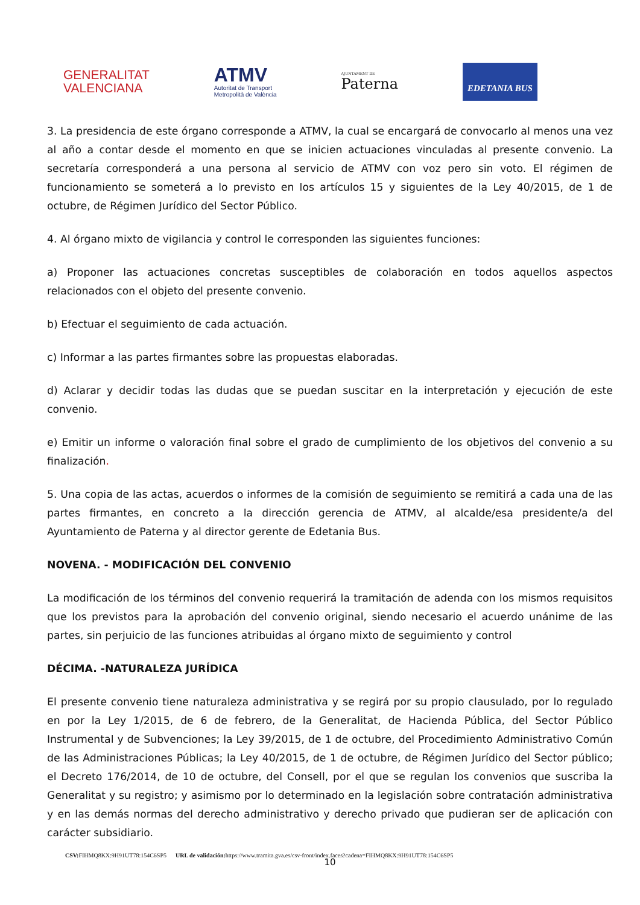GENERALITAT
VALENCIANA
ATMV
Autoritat de Transport
Metropolità de València
AJUNTAMENT DE
Paterna
EDETANIA BUS
3. La presidencia de este órgano corresponde a ATMV, la cual se encargará de convocarlo al menos una vez al año a contar desde el momento en que se inicien actuaciones vinculadas al presente convenio. La secretaría corresponderá a una persona al servicio de ATMV con voz pero sin voto. El régimen de funcionamiento se someterá a lo previsto en los artículos 15 y siguientes de la Ley 40/2015, de 1 de octubre, de Régimen Jurídico del Sector Público.
4. Al órgano mixto de vigilancia y control le corresponden las siguientes funciones:
a) Proponer las actuaciones concretas susceptibles de colaboración en todos aquellos aspectos relacionados con el objeto del presente convenio.
b) Efectuar el seguimiento de cada actuación.
c) Informar a las partes firmantes sobre las propuestas elaboradas.
d) Aclarar y decidir todas las dudas que se puedan suscitar en la interpretación y ejecución de este convenio.
e) Emitir un informe o valoración final sobre el grado de cumplimiento de los objetivos del convenio a su finalización.
5. Una copia de las actas, acuerdos o informes de la comisión de seguimiento se remitirá a cada una de las partes firmantes, en concreto a la dirección gerencia de ATMV, al alcalde/esa presidente/a del Ayuntamiento de Paterna y al director gerente de Edetania Bus.
NOVENA. - MODIFICACIÓN DEL CONVENIO
La modificación de los términos del convenio requerirá la tramitación de adenda con los mismos requisitos que los previstos para la aprobación del convenio original, siendo necesario el acuerdo unánime de las partes, sin perjuicio de las funciones atribuidas al órgano mixto de seguimiento y control
DÉCIMA. -NATURALEZA JURÍDICA
El presente convenio tiene naturaleza administrativa y se regirá por su propio clausulado, por lo regulado en por la Ley 1/2015, de 6 de febrero, de la Generalitat, de Hacienda Pública, del Sector Público Instrumental y de Subvenciones; la Ley 39/2015, de 1 de octubre, del Procedimiento Administrativo Común de las Administraciones Públicas; la Ley 40/2015, de 1 de octubre, de Régimen Jurídico del Sector público; el Decreto 176/2014, de 10 de octubre, del Consell, por el que se regulan los convenios que suscriba la Generalitat y su registro; y asimismo por lo determinado en la legislación sobre contratación administrativa y en las demás normas del derecho administrativo y derecho privado que pudieran ser de aplicación con carácter subsidiario.
10
CSV: FIHMQ8KX:9H91UT78:154C6SP5 URL de validación: https://www.tramita.gva.es/csv-front/index.faces?cadena=FIHMQ8KX:9H91UT78:154C6SP5